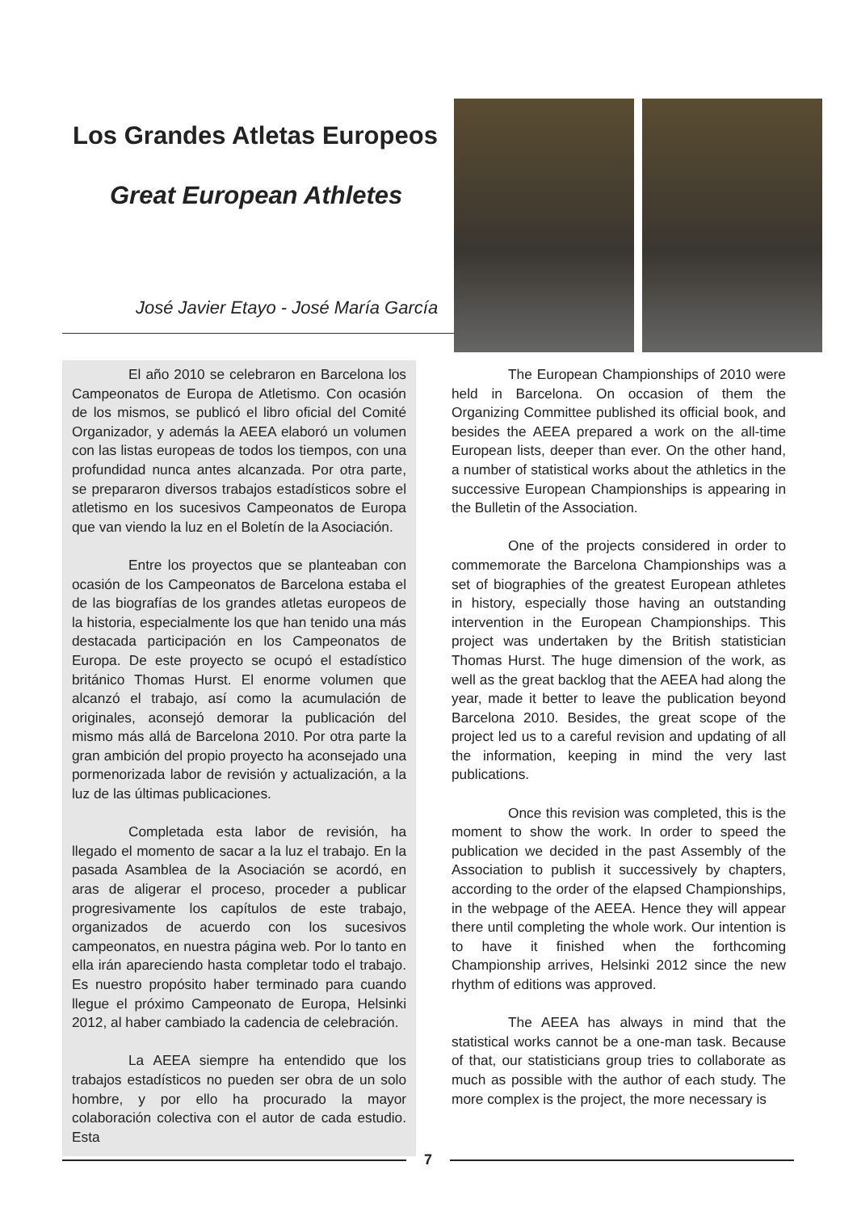Los Grandes Atletas Europeos
Great European Athletes
José Javier Etayo - José María García
El año 2010 se celebraron en Barcelona los Campeonatos de Europa de Atletismo. Con ocasión de los mismos, se publicó el libro oficial del Comité Organizador, y además la AEEA elaboró un volumen con las listas europeas de todos los tiempos, con una profundidad nunca antes alcanzada. Por otra parte, se prepararon diversos trabajos estadísticos sobre el atletismo en los sucesivos Campeonatos de Europa que van viendo la luz en el Boletín de la Asociación.
Entre los proyectos que se planteaban con ocasión de los Campeonatos de Barcelona estaba el de las biografías de los grandes atletas europeos de la historia, especialmente los que han tenido una más destacada participación en los Campeonatos de Europa. De este proyecto se ocupó el estadístico británico Thomas Hurst. El enorme volumen que alcanzó el trabajo, así como la acumulación de originales, aconsejó demorar la publicación del mismo más allá de Barcelona 2010. Por otra parte la gran ambición del propio proyecto ha aconsejado una pormenorizada labor de revisión y actualización, a la luz de las últimas publicaciones.
Completada esta labor de revisión, ha llegado el momento de sacar a la luz el trabajo. En la pasada Asamblea de la Asociación se acordó, en aras de aligerar el proceso, proceder a publicar progresivamente los capítulos de este trabajo, organizados de acuerdo con los sucesivos campeonatos, en nuestra página web. Por lo tanto en ella irán apareciendo hasta completar todo el trabajo. Es nuestro propósito haber terminado para cuando llegue el próximo Campeonato de Europa, Helsinki 2012, al haber cambiado la cadencia de celebración.
La AEEA siempre ha entendido que los trabajos estadísticos no pueden ser obra de un solo hombre, y por ello ha procurado la mayor colaboración colectiva con el autor de cada estudio. Esta
The European Championships of 2010 were held in Barcelona. On occasion of them the Organizing Committee published its official book, and besides the AEEA prepared a work on the all-time European lists, deeper than ever. On the other hand, a number of statistical works about the athletics in the successive European Championships is appearing in the Bulletin of the Association.
One of the projects considered in order to commemorate the Barcelona Championships was a set of biographies of the greatest European athletes in history, especially those having an outstanding intervention in the European Championships. This project was undertaken by the British statistician Thomas Hurst. The huge dimension of the work, as well as the great backlog that the AEEA had along the year, made it better to leave the publication beyond Barcelona 2010. Besides, the great scope of the project led us to a careful revision and updating of all the information, keeping in mind the very last publications.
Once this revision was completed, this is the moment to show the work. In order to speed the publication we decided in the past Assembly of the Association to publish it successively by chapters, according to the order of the elapsed Championships, in the webpage of the AEEA. Hence they will appear there until completing the whole work. Our intention is to have it finished when the forthcoming Championship arrives, Helsinki 2012 since the new rhythm of editions was approved.
The AEEA has always in mind that the statistical works cannot be a one-man task. Because of that, our statisticians group tries to collaborate as much as possible with the author of each study. The more complex is the project, the more necessary is
7